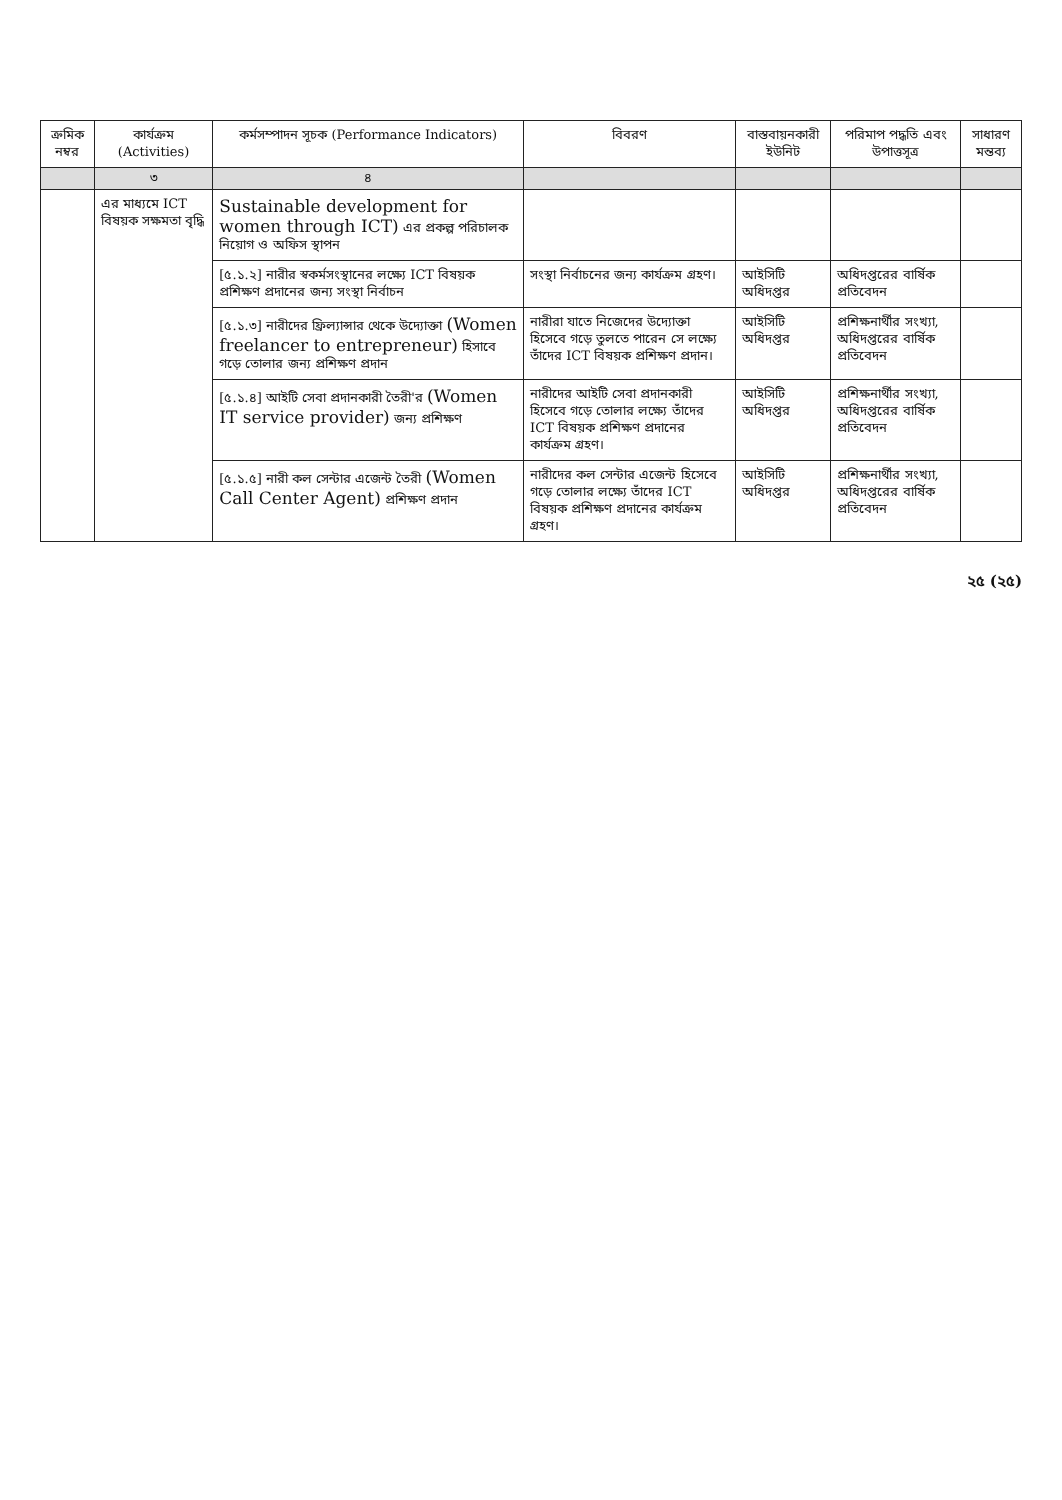| ক্রমিক নম্বর | কার্যক্রম (Activities) | কর্মসম্পাদন সূচক (Performance Indicators) | বিবরণ | বাস্তবায়নকারী ইউনিট | পরিমাপ পদ্ধতি এবং উপাত্তসূত্র | সাধারণ মন্তব্য |
| --- | --- | --- | --- | --- | --- | --- |
| | ৩ | ৪ | | | | |
| | এর মাধ্যমে ICT বিষয়ক সক্ষমতা বৃদ্ধি | Sustainable development for women through ICT) এর প্রকল্প পরিচালক নিয়োগ ও অফিস স্থাপন | | | | |
| | | [৫.১.২] নারীর স্বকর্মসংস্থানের লক্ষ্যে ICT বিষয়ক প্রশিক্ষণ প্রদানের জন্য সংস্থা নির্বাচন | সংস্থা নির্বাচনের জন্য কার্যক্রম গ্রহণ। | আইসিটি অধিদপ্তর | অধিদপ্তরের বার্ষিক প্রতিবেদন | |
| | | [৫.১.৩] নারীদের ফ্রিল্যান্সার থেকে উদ্যোক্তা (Women freelancer to entrepreneur) হিসাবে গড়ে তোলার জন্য প্রশিক্ষণ প্রদান | নারীরা যাতে নিজেদের উদ্যোক্তা হিসেবে গড়ে তুলতে পারেন সে লক্ষ্যে তাঁদের ICT বিষয়ক প্রশিক্ষণ প্রদান। | আইসিটি অধিদপ্তর | প্রশিক্ষনার্থীর সংখ্যা, অধিদপ্তরের বার্ষিক প্রতিবেদন | |
| | | [৫.১.৪] আইটি সেবা প্রদানকারী তৈরী'র (Women IT service provider) জন্য প্রশিক্ষণ | নারীদের আইটি সেবা প্রদানকারী হিসেবে গড়ে তোলার লক্ষ্যে তাঁদের ICT বিষয়ক প্রশিক্ষণ প্রদানের কার্যক্রম গ্রহণ। | আইসিটি অধিদপ্তর | প্রশিক্ষনার্থীর সংখ্যা, অধিদপ্তরের বার্ষিক প্রতিবেদন | |
| | | [৫.১.৫] নারী কল সেন্টার এজেন্ট তৈরী (Women Call Center Agent) প্রশিক্ষণ প্রদান | নারীদের কল সেন্টার এজেন্ট হিসেবে গড়ে তোলার লক্ষ্যে তাঁদের ICT বিষয়ক প্রশিক্ষণ প্রদানের কার্যক্রম গ্রহণ। | আইসিটি অধিদপ্তর | প্রশিক্ষনার্থীর সংখ্যা, অধিদপ্তরের বার্ষিক প্রতিবেদন | |
২৫ (২৫)